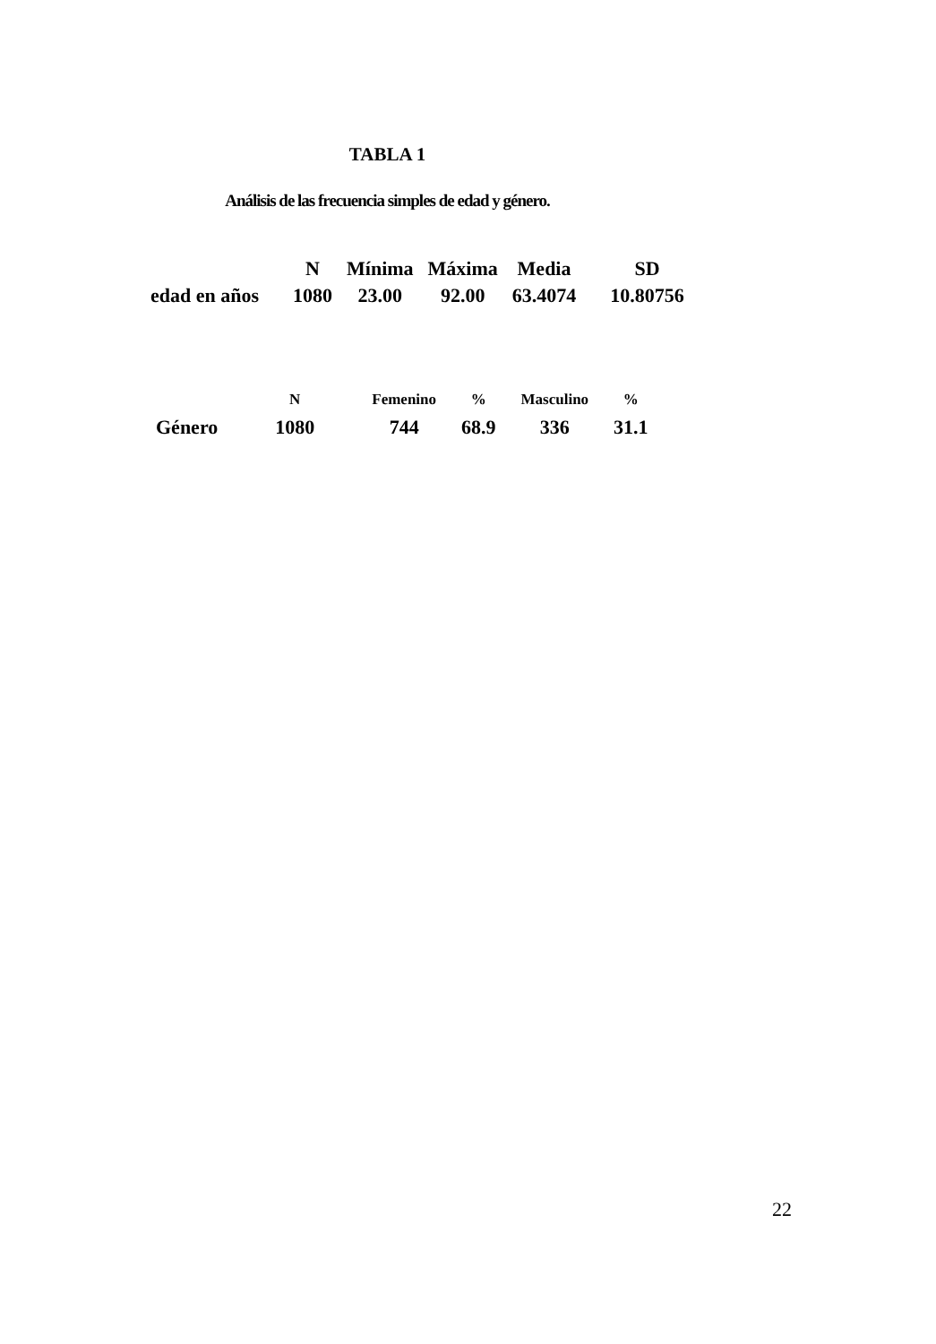TABLA 1
Análisis de las frecuencia simples de edad y género.
| | N | Mínima | Máxima | Media | SD |
| --- | --- | --- | --- | --- | --- |
| edad en años | 1080 | 23.00 | 92.00 | 63.4074 | 10.80756 |
| | N | Femenino | % | Masculino | % |
| --- | --- | --- | --- | --- | --- |
| Género | 1080 | 744 | 68.9 | 336 | 31.1 |
22